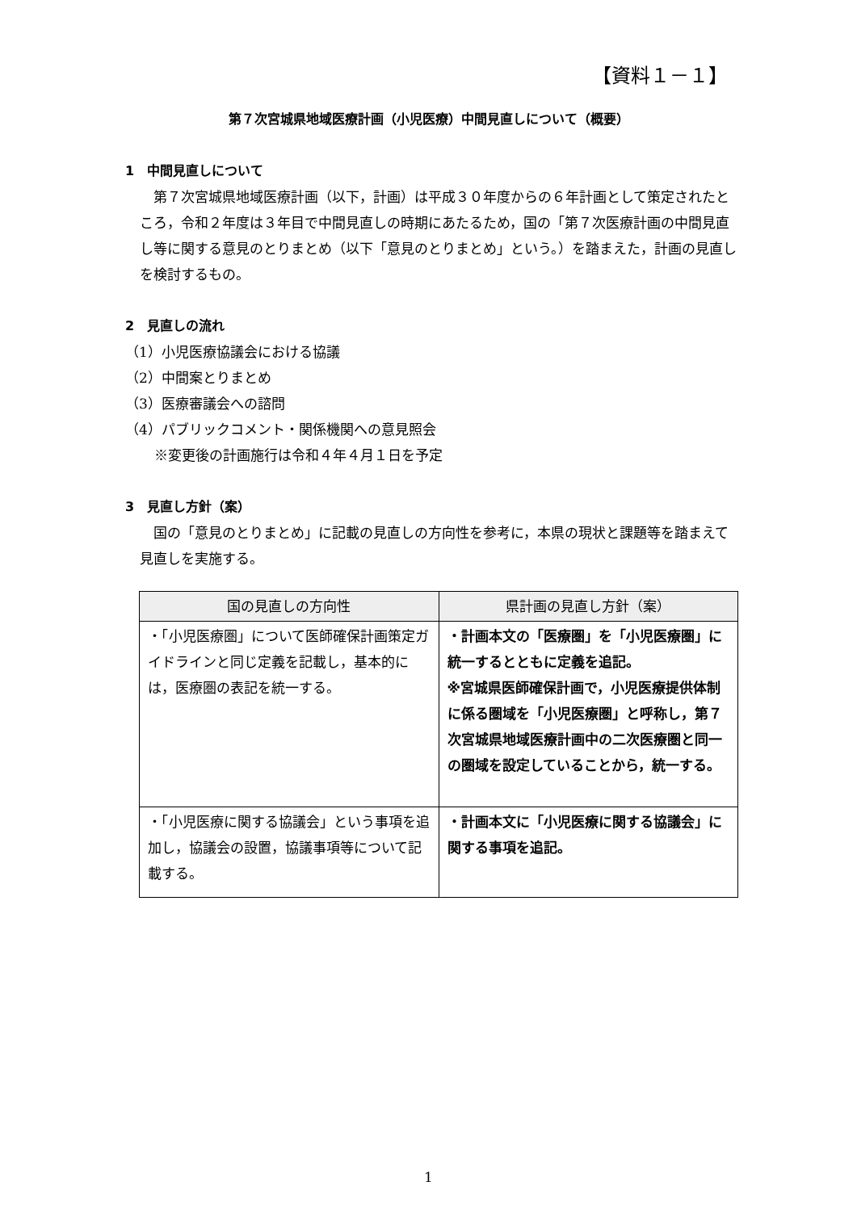【資料１－１】
第７次宮城県地域医療計画（小児医療）中間見直しについて（概要）
1　中間見直しについて
第７次宮城県地域医療計画（以下，計画）は平成３０年度からの６年計画として策定されたところ，令和２年度は３年目で中間見直しの時期にあたるため，国の「第７次医療計画の中間見直し等に関する意見のとりまとめ（以下「意見のとりまとめ」という。）を踏まえた，計画の見直しを検討するもの。
2　見直しの流れ
（1）小児医療協議会における協議
（2）中間案とりまとめ
（3）医療審議会への諮問
（4）パブリックコメント・関係機関への意見照会
※変更後の計画施行は令和４年４月１日を予定
3　見直し方針（案）
国の「意見のとりまとめ」に記載の見直しの方向性を参考に，本県の現状と課題等を踏まえて見直しを実施する。
| 国の見直しの方向性 | 県計画の見直し方針（案） |
| --- | --- |
| ・「小児医療圏」について医師確保計画策定ガイドラインと同じ定義を記載し，基本的には，医療圏の表記を統一する。 | ・計画本文の「医療圏」を「小児医療圏」に統一するとともに定義を追記。 ※宮城県医師確保計画で，小児医療提供体制に係る圏域を「小児医療圏」と呼称し，第７次宮城県地域医療計画中の二次医療圏と同一の圏域を設定していることから，統一する。 |
| ・「小児医療に関する協議会」という事項を追加し，協議会の設置，協議事項等について記載する。 | ・計画本文に「小児医療に関する協議会」に関する事項を追記。 |
1